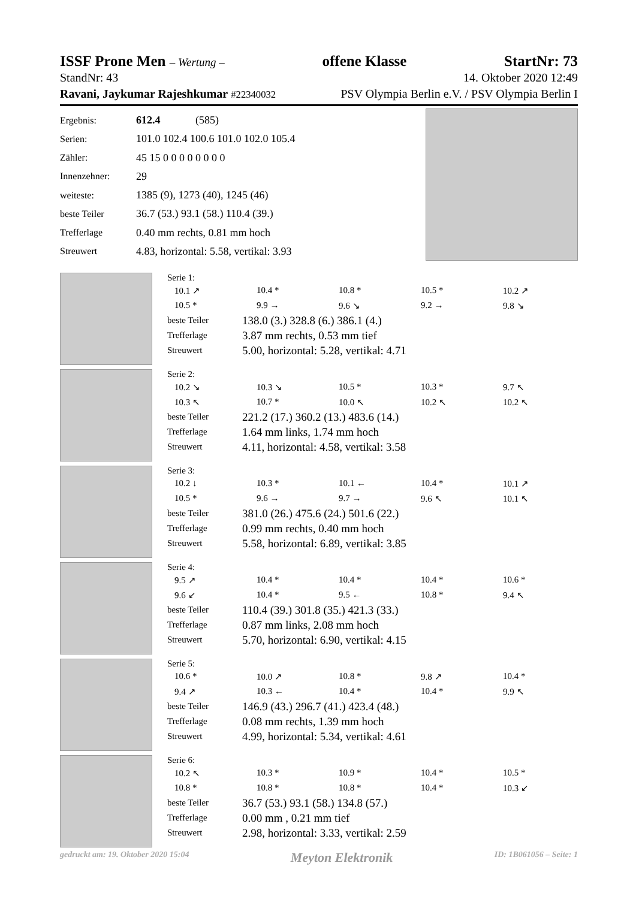ISSF Prone Men – Wertung – offene Klasse StartNr: 73
StandNr: 43 14. Oktober 2020 12:49
Ravani, Jaykumar Rajeshkumar #22340032 PSV Olympia Berlin e.V. / PSV Olympia Berlin I
| Ergebnis: | 612.4 (585) |
| Serien: | 101.0 102.4 100.6 101.0 102.0 105.4 |
| Zähler: | 45 15 0 0 0 0 0 0 0 0 |
| Innenzehner: | 29 |
| weiteste: | 1385 (9), 1273 (40), 1245 (46) |
| beste Teiler | 36.7 (53.) 93.1 (58.) 110.4 (39.) |
| Trefferlage | 0.40 mm rechts, 0.81 mm hoch |
| Streuwert | 4.83, horizontal: 5.58, vertikal: 3.93 |
Serie 1:
| 10.1 ↗ | 10.4 * | 10.8 * | 10.5 * | 10.2 ↗ |
| 10.5 * | 9.9 → | 9.6 ↘ | 9.2 → | 9.8 ↘ |
| beste Teiler | 138.0 (3.) 328.8 (6.) 386.1 (4.) |
| Trefferlage | 3.87 mm rechts, 0.53 mm tief |
| Streuwert | 5.00, horizontal: 5.28, vertikal: 4.71 |
Serie 2:
| 10.2 ↘ | 10.3 ↘ | 10.5 * | 10.3 * | 9.7 ↖ |
| 10.3 ↖ | 10.7 * | 10.0 ↖ | 10.2 ↖ | 10.2 ↖ |
| beste Teiler | 221.2 (17.) 360.2 (13.) 483.6 (14.) |
| Trefferlage | 1.64 mm links, 1.74 mm hoch |
| Streuwert | 4.11, horizontal: 4.58, vertikal: 3.58 |
Serie 3:
| 10.2 ↓ | 10.3 * | 10.1 ← | 10.4 * | 10.1 ↗ |
| 10.5 * | 9.6 → | 9.7 → | 9.6 ↖ | 10.1 ↖ |
| beste Teiler | 381.0 (26.) 475.6 (24.) 501.6 (22.) |
| Trefferlage | 0.99 mm rechts, 0.40 mm hoch |
| Streuwert | 5.58, horizontal: 6.89, vertikal: 3.85 |
Serie 4:
| 9.5 ↗ | 10.4 * | 10.4 * | 10.4 * | 10.6 * |
| 9.6 ↙ | 10.4 * | 9.5 ← | 10.8 * | 9.4 ↖ |
| beste Teiler | 110.4 (39.) 301.8 (35.) 421.3 (33.) |
| Trefferlage | 0.87 mm links, 2.08 mm hoch |
| Streuwert | 5.70, horizontal: 6.90, vertikal: 4.15 |
Serie 5:
| 10.6 * | 10.0 ↗ | 10.8 * | 9.8 ↗ | 10.4 * |
| 9.4 ↗ | 10.3 ← | 10.4 * | 10.4 * | 9.9 ↖ |
| beste Teiler | 146.9 (43.) 296.7 (41.) 423.4 (48.) |
| Trefferlage | 0.08 mm rechts, 1.39 mm hoch |
| Streuwert | 4.99, horizontal: 5.34, vertikal: 4.61 |
Serie 6:
| 10.2 ↖ | 10.3 * | 10.9 * | 10.4 * | 10.5 * |
| 10.8 * | 10.8 * | 10.8 * | 10.4 * | 10.3 ↙ |
| beste Teiler | 36.7 (53.) 93.1 (58.) 134.8 (57.) |
| Trefferlage | 0.00 mm , 0.21 mm tief |
| Streuwert | 2.98, horizontal: 3.33, vertikal: 2.59 |
gedruckt am: 19. Oktober 2020 15:04 Meyton Elektronik ID: 1B061056 – Seite: 1